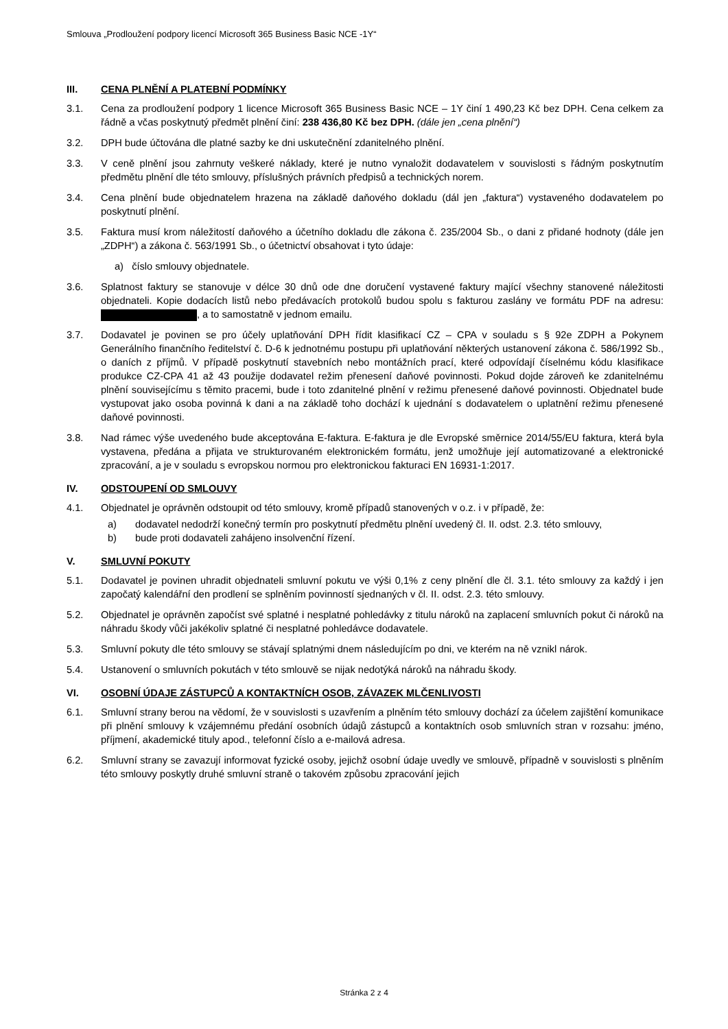Smlouva „Prodloužení podpory licencí Microsoft 365 Business Basic NCE -1Y“
III. CENA PLNĚNÍ A PLATEBNÍ PODMÍNKY
3.1. Cena za prodloužení podpory 1 licence Microsoft 365 Business Basic NCE – 1Y činí 1 490,23 Kč bez DPH. Cena celkem za řádně a včas poskytnutý předmět plnění činí: 238 436,80 Kč bez DPH. (dále jen „cena plnění“)
3.2. DPH bude účtována dle platné sazby ke dni uskutečnění zdanitelného plnění.
3.3. V ceně plnění jsou zahrnuty veškeré náklady, které je nutno vynaložit dodavatelem v souvislosti s řádným poskytnutím předmětu plnění dle této smlouvy, příslušných právních předpisů a technických norem.
3.4. Cena plnění bude objednatelem hrazena na základě daňového dokladu (dál jen „faktura“) vystaveného dodavatelem po poskytnutí plnění.
3.5. Faktura musí krom náležitostí daňového a účetního dokladu dle zákona č. 235/2004 Sb., o dani z přidané hodnoty (dále jen „ZDPH“) a zákona č. 563/1991 Sb., o účetnictví obsahovat i tyto údaje:
a) číslo smlouvy objednatele.
3.6. Splatnost faktury se stanovuje v délce 30 dnů ode dne doručení vystavené faktury mající všechny stanovené náležitosti objednateli. Kopie dodacích listů nebo předávacích protokolů budou spolu s fakturou zaslány ve formátu PDF na adresu: , a to samostatně v jednom emailu.
3.7. Dodavatel je povinen se pro účely uplatňování DPH řídit klasifikací CZ – CPA v souladu s § 92e ZDPH a Pokynem Generálního finančního ředitelství č. D-6 k jednotnému postupu při uplatňování některých ustanovení zákona č. 586/1992 Sb., o daních z příjmů. V případě poskytnutí stavebních nebo montážních prací, které odpovídají číselnému kódu klasifikace produkce CZ-CPA 41 až 43 použije dodavatel režim přenesení daňové povinnosti. Pokud dojde zároveň ke zdanitelnému plnění souvisejícímu s těmito pracemi, bude i toto zdanitelné plnění v režimu přenesené daňové povinnosti. Objednatel bude vystupovat jako osoba povinná k dani a na základě toho dochází k ujednání s dodavatelem o uplatnění režimu přenesené daňové povinnosti.
3.8. Nad rámec výše uvedeného bude akceptována E-faktura. E-faktura je dle Evropské směrnice 2014/55/EU faktura, která byla vystavena, předána a přijata ve strukturovaném elektronickém formátu, jenž umožňuje její automatizované a elektronické zpracování, a je v souladu s evropskou normou pro elektronickou fakturaci EN 16931-1:2017.
IV. ODSTOUPENÍ OD SMLOUVY
4.1. Objednatel je oprávněn odstoupit od této smlouvy, kromě případů stanovených v o.z. i v případě, že:
a) dodavatel nedodrží konečný termín pro poskytnutí předmětu plnění uvedený čl. II. odst. 2.3. této smlouvy,
b) bude proti dodavateli zahájeno insolvenční řízení.
V. SMLUVNÍ POKUTY
5.1. Dodavatel je povinen uhradit objednateli smluvní pokutu ve výši 0,1% z ceny plnění dle čl. 3.1. této smlouvy za každý i jen započatý kalendářní den prodlení se splněním povinností sjednaných v čl. II. odst. 2.3. této smlouvy.
5.2. Objednatel je oprávněn započíst své splatné i nesplatné pohledávky z titulu nároků na zaplacení smluvních pokut či nároků na náhradu škody vůči jakékoliv splatné či nesplatné pohledávce dodavatele.
5.3. Smluvní pokuty dle této smlouvy se stávají splatnými dnem následujícím po dni, ve kterém na ně vznikl nárok.
5.4. Ustanovení o smluvních pokutách v této smlouvě se nijak nedotýká nároků na náhradu škody.
VI. OSOBNÍ ÚDAJE ZÁSTUPCŮ A KONTAKTNÍCH OSOB, ZÁVAZEK MLČENLIVOSTI
6.1. Smluvní strany berou na vědomí, že v souvislosti s uzavřením a plněním této smlouvy dochází za účelem zajištění komunikace při plnění smlouvy k vzájemnému předání osobních údajů zástupců a kontaktních osob smluvních stran v rozsahu: jméno, příjmení, akademické tituly apod., telefonní číslo a e-mailová adresa.
6.2. Smluvní strany se zavazují informovat fyzické osoby, jejichž osobní údaje uvedly ve smlouvě, případně v souvislosti s plněním této smlouvy poskytly druhé smluvní straně o takovém způsobu zpracování jejich
Stránka 2 z 4